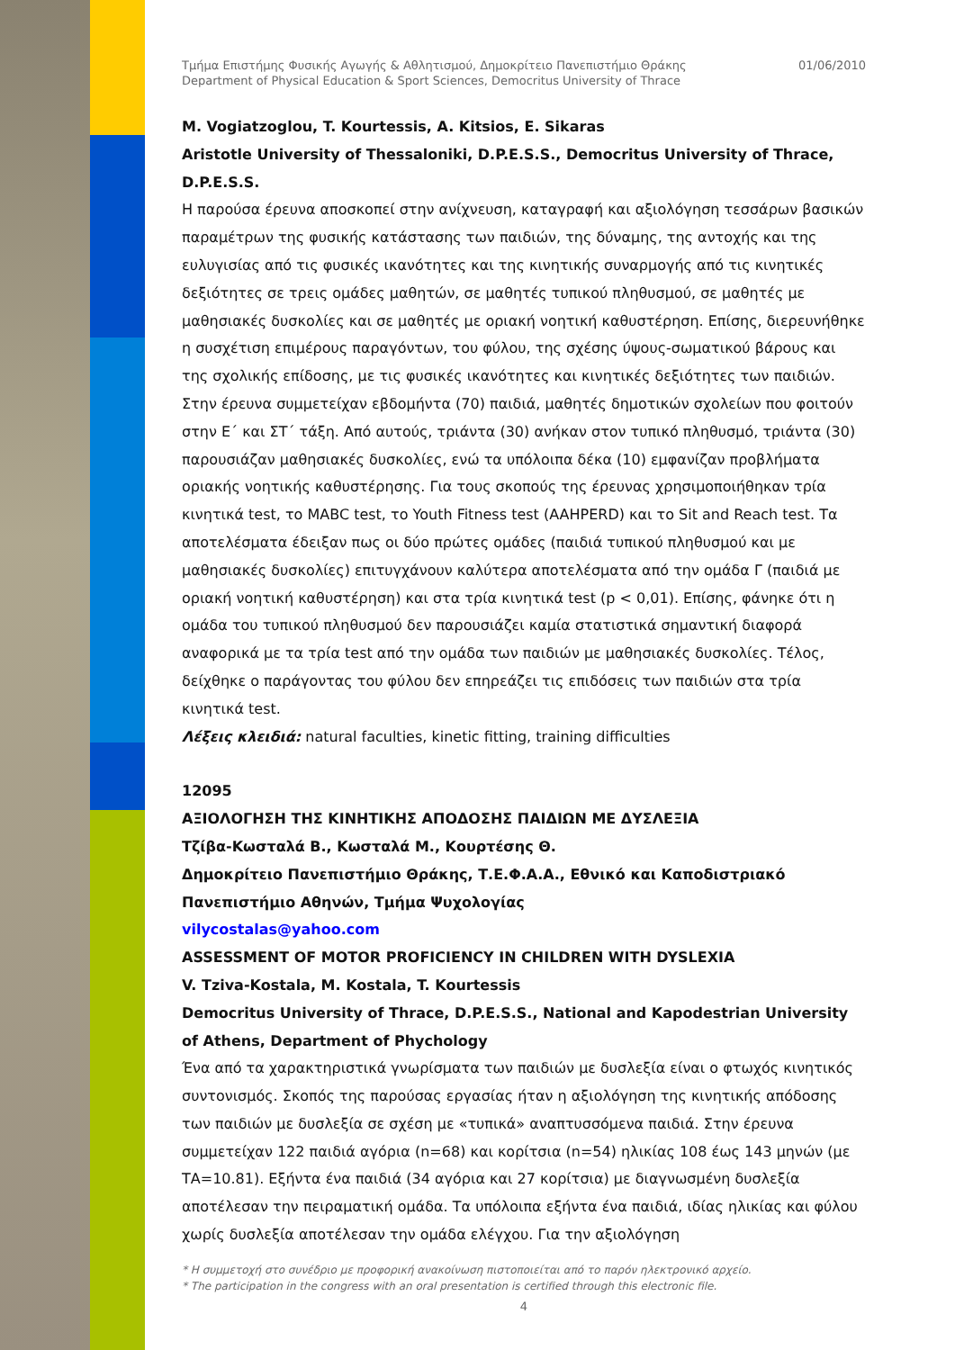Τμήμα Επιστήμης Φυσικής Αγωγής & Αθλητισμού, Δημοκρίτειο Πανεπιστήμιο Θράκης
Department of Physical Education & Sport Sciences, Democritus University of Thrace
01/06/2010
M. Vogiatzoglou, T. Kourtessis, A. Kitsios, E. Sikaras
Aristotle University of Thessaloniki, D.P.E.S.S., Democritus University of Thrace, D.P.E.S.S.
Η παρούσα έρευνα αποσκοπεί στην ανίχνευση, καταγραφή και αξιολόγηση τεσσάρων βασικών παραμέτρων της φυσικής κατάστασης των παιδιών, της δύναμης, της αντοχής και της ευλυγισίας από τις φυσικές ικανότητες και της κινητικής συναρμογής από τις κινητικές δεξιότητες σε τρεις ομάδες μαθητών, σε μαθητές τυπικού πληθυσμού, σε μαθητές με μαθησιακές δυσκολίες και σε μαθητές με οριακή νοητική καθυστέρηση. Επίσης, διερευνήθηκε η συσχέτιση επιμέρους παραγόντων, του φύλου, της σχέσης ύψους-σωματικού βάρους και της σχολικής επίδοσης, με τις φυσικές ικανότητες και κινητικές δεξιότητες των παιδιών. Στην έρευνα συμμετείχαν εβδομήντα (70) παιδιά, μαθητές δημοτικών σχολείων που φοιτούν στην Ε΄ και ΣΤ΄ τάξη. Από αυτούς, τριάντα (30) ανήκαν στον τυπικό πληθυσμό, τριάντα (30) παρουσιάζαν μαθησιακές δυσκολίες, ενώ τα υπόλοιπα δέκα (10) εμφανίζαν προβλήματα οριακής νοητικής καθυστέρησης. Για τους σκοπούς της έρευνας χρησιμοποιήθηκαν τρία κινητικά test, το MABC test, το Youth Fitness test (AAHPERD) και το Sit and Reach test. Τα αποτελέσματα έδειξαν πως οι δύο πρώτες ομάδες (παιδιά τυπικού πληθυσμού και με μαθησιακές δυσκολίες) επιτυγχάνουν καλύτερα αποτελέσματα από την ομάδα Γ (παιδιά με οριακή νοητική καθυστέρηση) και στα τρία κινητικά test (p < 0,01). Επίσης, φάνηκε ότι η ομάδα του τυπικού πληθυσμού δεν παρουσιάζει καμία στατιστικά σημαντική διαφορά αναφορικά με τα τρία test από την ομάδα των παιδιών με μαθησιακές δυσκολίες. Τέλος, δείχθηκε ο παράγοντας του φύλου δεν επηρεάζει τις επιδόσεις των παιδιών στα τρία κινητικά test.
Λέξεις κλειδιά: natural faculties, kinetic fitting, training difficulties
12095
ΑΞΙΟΛΟΓΗΣΗ ΤΗΣ ΚΙΝΗΤΙΚΗΣ ΑΠΟΔΟΣΗΣ ΠΑΙΔΙΩΝ ΜΕ ΔΥΣΛΕΞΙΑ
Τζίβα-Κωσταλά Β., Κωσταλά Μ., Κουρτέσης Θ.
Δημοκρίτειο Πανεπιστήμιο Θράκης, Τ.Ε.Φ.Α.Α., Εθνικό και Καποδιστριακό Πανεπιστήμιο Αθηνών, Τμήμα Ψυχολογίας
vilycostalas@yahoo.com
ASSESSMENT OF MOTOR PROFICIENCY IN CHILDREN WITH DYSLEXIA
V. Tziva-Kostala, M. Kostala, T. Kourtessis
Democritus University of Thrace, D.P.E.S.S., National and Kapodestrian University of Athens, Department of Phychology
Ένα από τα χαρακτηριστικά γνωρίσματα των παιδιών με δυσλεξία είναι ο φτωχός κινητικός συντονισμός. Σκοπός της παρούσας εργασίας ήταν η αξιολόγηση της κινητικής απόδοσης των παιδιών με δυσλεξία σε σχέση με «τυπικά» αναπτυσσόμενα παιδιά. Στην έρευνα συμμετείχαν 122 παιδιά αγόρια (n=68) και κορίτσια (n=54) ηλικίας 108 έως 143 μηνών (με ΤΑ=10.81). Εξήντα ένα παιδιά (34 αγόρια και 27 κορίτσια) με διαγνωσμένη δυσλεξία αποτέλεσαν την πειραματική ομάδα. Τα υπόλοιπα εξήντα ένα παιδιά, ιδίας ηλικίας και φύλου χωρίς δυσλεξία αποτέλεσαν την ομάδα ελέγχου. Για την αξιολόγηση
* Η συμμετοχή στο συνέδριο με προφορική ανακοίνωση πιστοποιείται από το παρόν ηλεκτρονικό αρχείο.
* The participation in the congress with an oral presentation is certified through this electronic file.
4